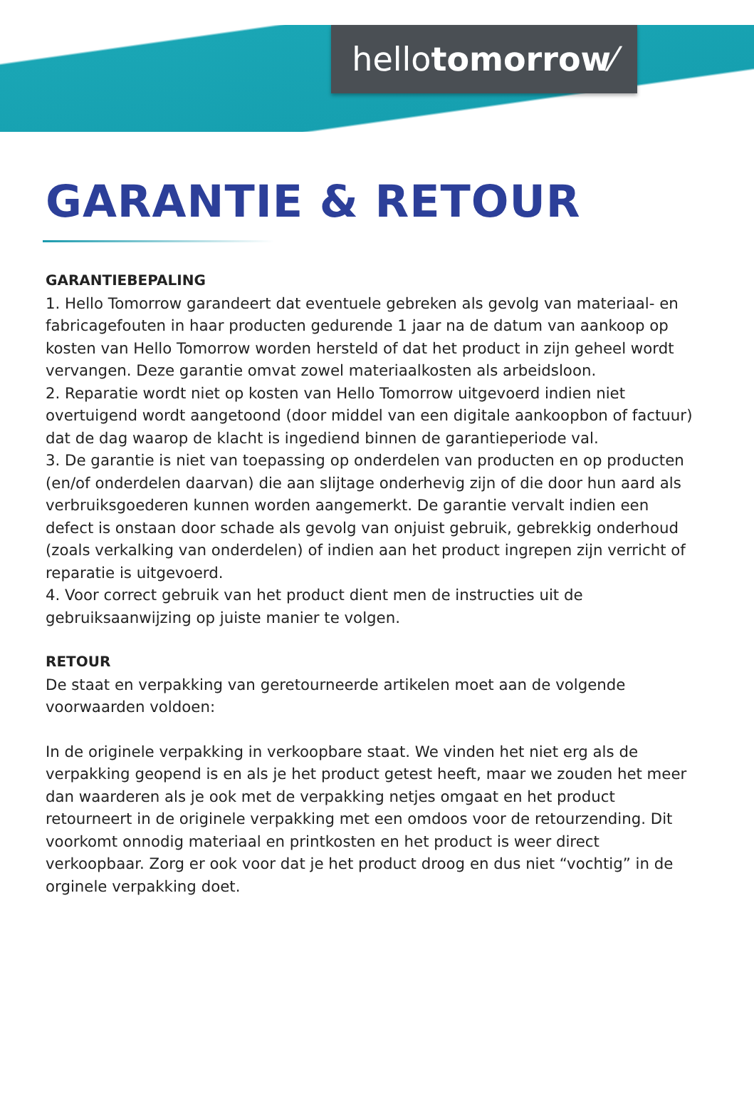hellotomorrow⁄
GARANTIE & RETOUR
GARANTIEBEPALING
1. Hello Tomorrow garandeert dat eventuele gebreken als gevolg van materiaal- en fabricagefouten in haar producten gedurende 1 jaar na de datum van aankoop op kosten van Hello Tomorrow worden hersteld of dat het product in zijn geheel wordt vervangen. Deze garantie omvat zowel materiaalkosten als arbeidsloon.
2. Reparatie wordt niet op kosten van Hello Tomorrow uitgevoerd indien niet overtuigend wordt aangetoond (door middel van een digitale aankoopbon of factuur) dat de dag waarop de klacht is ingediend binnen de garantieperiode val.
3. De garantie is niet van toepassing op onderdelen van producten en op producten (en/of onderdelen daarvan) die aan slijtage onderhevig zijn of die door hun aard als verbruiksgoederen kunnen worden aangemerkt. De garantie vervalt indien een defect is onstaan door schade als gevolg van onjuist gebruik, gebrekkig onderhoud (zoals verkalking van onderdelen) of indien aan het product ingrepen zijn verricht of reparatie is uitgevoerd.
4. Voor correct gebruik van het product dient men de instructies uit de gebruiksaanwijzing op juiste manier te volgen.
RETOUR
De staat en verpakking van geretourneerde artikelen moet aan de volgende voorwaarden voldoen:
In de originele verpakking in verkoopbare staat. We vinden het niet erg als de verpakking geopend is en als je het product getest heeft, maar we zouden het meer dan waarderen als je ook met de verpakking netjes omgaat en het product retourneert in de originele verpakking met een omdoos voor de retourzending. Dit voorkomt onnodig materiaal en printkosten en het product is weer direct verkoopbaar. Zorg er ook voor dat je het product droog en dus niet “vochtig” in de orginele verpakking doet.